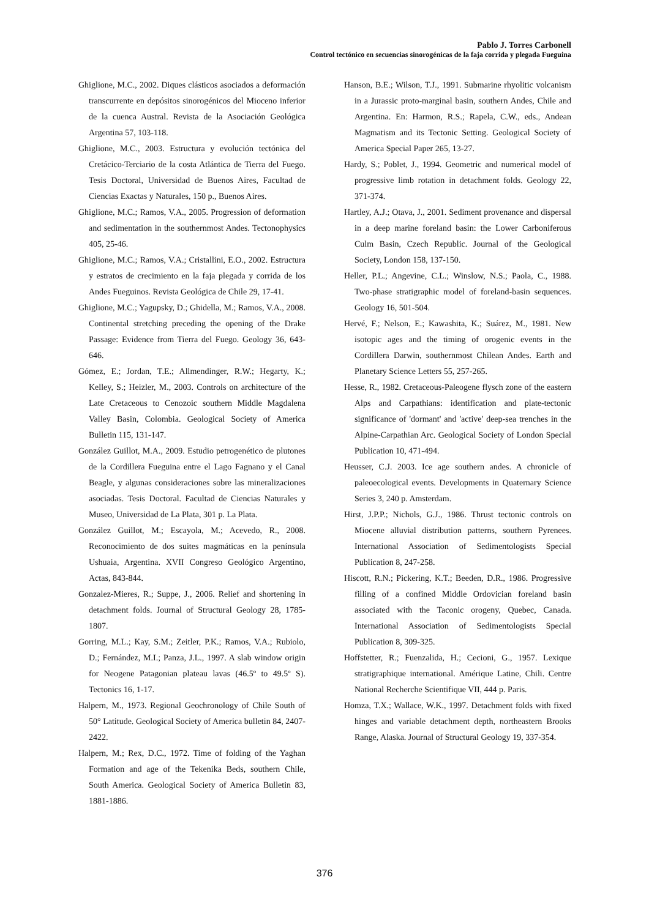Pablo J. Torres Carbonell
Control tectónico en secuencias sinorogénicas de la faja corrida y plegada Fueguina
Ghiglione, M.C., 2002. Diques clásticos asociados a deformación transcurrente en depósitos sinorogénicos del Mioceno inferior de la cuenca Austral. Revista de la Asociación Geológica Argentina 57, 103-118.
Ghiglione, M.C., 2003. Estructura y evolución tectónica del Cretácico-Terciario de la costa Atlántica de Tierra del Fuego. Tesis Doctoral, Universidad de Buenos Aires, Facultad de Ciencias Exactas y Naturales, 150 p., Buenos Aires.
Ghiglione, M.C.; Ramos, V.A., 2005. Progression of deformation and sedimentation in the southernmost Andes. Tectonophysics 405, 25-46.
Ghiglione, M.C.; Ramos, V.A.; Cristallini, E.O., 2002. Estructura y estratos de crecimiento en la faja plegada y corrida de los Andes Fueguinos. Revista Geológica de Chile 29, 17-41.
Ghiglione, M.C.; Yagupsky, D.; Ghidella, M.; Ramos, V.A., 2008. Continental stretching preceding the opening of the Drake Passage: Evidence from Tierra del Fuego. Geology 36, 643-646.
Gómez, E.; Jordan, T.E.; Allmendinger, R.W.; Hegarty, K.; Kelley, S.; Heizler, M., 2003. Controls on architecture of the Late Cretaceous to Cenozoic southern Middle Magdalena Valley Basin, Colombia. Geological Society of America Bulletin 115, 131-147.
González Guillot, M.A., 2009. Estudio petrogenético de plutones de la Cordillera Fueguina entre el Lago Fagnano y el Canal Beagle, y algunas consideraciones sobre las mineralizaciones asociadas. Tesis Doctoral. Facultad de Ciencias Naturales y Museo, Universidad de La Plata, 301 p. La Plata.
González Guillot, M.; Escayola, M.; Acevedo, R., 2008. Reconocimiento de dos suites magmáticas en la península Ushuaia, Argentina. XVII Congreso Geológico Argentino, Actas, 843-844.
Gonzalez-Mieres, R.; Suppe, J., 2006. Relief and shortening in detachment folds. Journal of Structural Geology 28, 1785-1807.
Gorring, M.L.; Kay, S.M.; Zeitler, P.K.; Ramos, V.A.; Rubiolo, D.; Fernández, M.I.; Panza, J.L., 1997. A slab window origin for Neogene Patagonian plateau lavas (46.5º to 49.5º S). Tectonics 16, 1-17.
Halpern, M., 1973. Regional Geochronology of Chile South of 50° Latitude. Geological Society of America bulletin 84, 2407-2422.
Halpern, M.; Rex, D.C., 1972. Time of folding of the Yaghan Formation and age of the Tekenika Beds, southern Chile, South America. Geological Society of America Bulletin 83, 1881-1886.
Hanson, B.E.; Wilson, T.J., 1991. Submarine rhyolitic volcanism in a Jurassic proto-marginal basin, southern Andes, Chile and Argentina. En: Harmon, R.S.; Rapela, C.W., eds., Andean Magmatism and its Tectonic Setting. Geological Society of America Special Paper 265, 13-27.
Hardy, S.; Poblet, J., 1994. Geometric and numerical model of progressive limb rotation in detachment folds. Geology 22, 371-374.
Hartley, A.J.; Otava, J., 2001. Sediment provenance and dispersal in a deep marine foreland basin: the Lower Carboniferous Culm Basin, Czech Republic. Journal of the Geological Society, London 158, 137-150.
Heller, P.L.; Angevine, C.L.; Winslow, N.S.; Paola, C., 1988. Two-phase stratigraphic model of foreland-basin sequences. Geology 16, 501-504.
Hervé, F.; Nelson, E.; Kawashita, K.; Suárez, M., 1981. New isotopic ages and the timing of orogenic events in the Cordillera Darwin, southernmost Chilean Andes. Earth and Planetary Science Letters 55, 257-265.
Hesse, R., 1982. Cretaceous-Paleogene flysch zone of the eastern Alps and Carpathians: identification and plate-tectonic significance of 'dormant' and 'active' deep-sea trenches in the Alpine-Carpathian Arc. Geological Society of London Special Publication 10, 471-494.
Heusser, C.J. 2003. Ice age southern andes. A chronicle of paleoecological events. Developments in Quaternary Science Series 3, 240 p. Amsterdam.
Hirst, J.P.P.; Nichols, G.J., 1986. Thrust tectonic controls on Miocene alluvial distribution patterns, southern Pyrenees. International Association of Sedimentologists Special Publication 8, 247-258.
Hiscott, R.N.; Pickering, K.T.; Beeden, D.R., 1986. Progressive filling of a confined Middle Ordovician foreland basin associated with the Taconic orogeny, Quebec, Canada. International Association of Sedimentologists Special Publication 8, 309-325.
Hoffstetter, R.; Fuenzalida, H.; Cecioni, G., 1957. Lexique stratigraphique international. Amérique Latine, Chili. Centre National Recherche Scientifique VII, 444 p. Paris.
Homza, T.X.; Wallace, W.K., 1997. Detachment folds with fixed hinges and variable detachment depth, northeastern Brooks Range, Alaska. Journal of Structural Geology 19, 337-354.
376